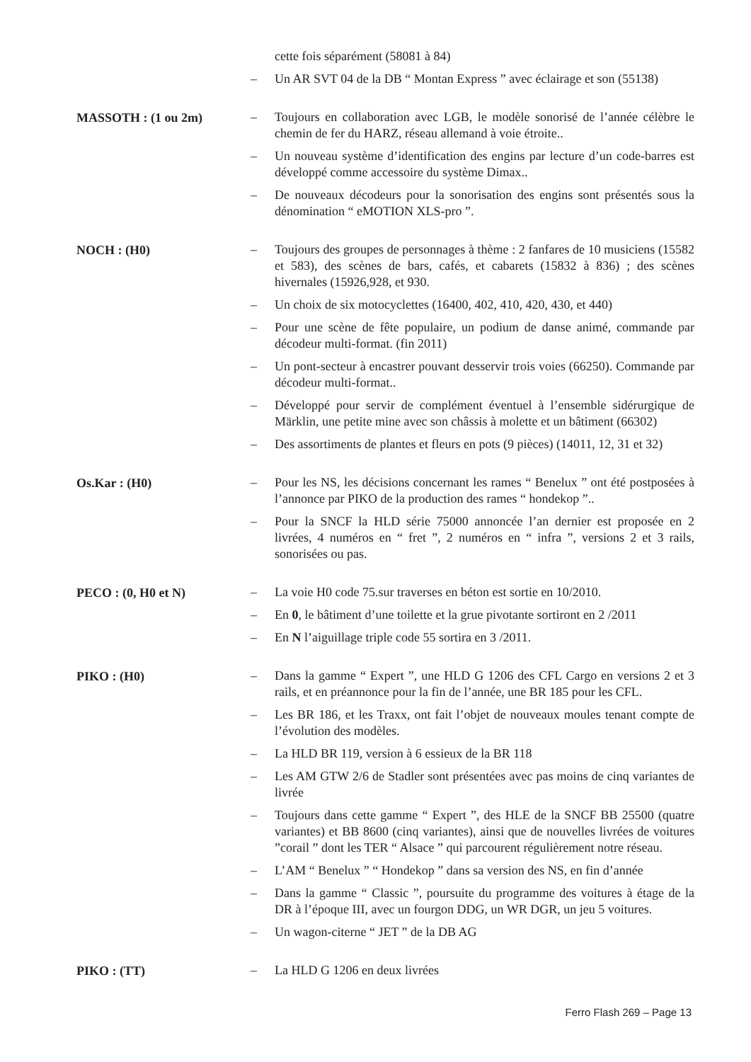cette fois séparément (58081 à 84)
– Un AR SVT 04 de la DB “ Montan Express ” avec éclairage et son (55138)
MASSOTH : (1 ou 2m)
– Toujours en collaboration avec LGB, le modèle sonorisé de l’année célèbre le chemin de fer du HARZ, réseau allemand à voie étroite..
– Un nouveau système d’identification des engins par lecture d’un code-barres est développé comme accessoire du système Dimax..
– De nouveaux décodeurs pour la sonorisation des engins sont présentés sous la dénomination “ eMOTION XLS-pro ”.
NOCH : (H0)
– Toujours des groupes de personnages à thème : 2 fanfares de 10 musiciens (15582 et 583), des scènes de bars, cafés, et cabarets (15832 à 836) ; des scènes hivernales (15926,928, et 930.
– Un choix de six motocyclettes (16400, 402, 410, 420, 430, et 440)
– Pour une scène de fête populaire, un podium de danse animé, commande par décodeur multi-format. (fin 2011)
– Un pont-secteur à encastrer pouvant desservir trois voies (66250). Commande par décodeur multi-format..
– Développé pour servir de complément éventuel à l’ensemble sidérurgique de Märklin, une petite mine avec son châssis à molette et un bâtiment (66302)
– Des assortiments de plantes et fleurs en pots (9 pièces) (14011, 12, 31 et 32)
Os.Kar : (H0)
– Pour les NS, les décisions concernant les rames “ Benelux ” ont été postposées à l’annonce par PIKO de la production des rames “ hondekop ”..
– Pour la SNCF la HLD série 75000 annoncée l’an dernier est proposée en 2 livrées, 4 numéros en “ fret ”, 2 numéros en “ infra ”, versions 2 et 3 rails, sonorisées ou pas.
PECO : (0, H0 et N)
– La voie H0 code 75.sur traverses en béton est sortie en 10/2010.
– En 0, le bâtiment d’une toilette et la grue pivotante sortiront en 2 /2011
– En N l’aiguillage triple code 55 sortira en 3 /2011.
PIKO : (H0)
– Dans la gamme “ Expert ”, une HLD G 1206 des CFL Cargo en versions 2 et 3 rails, et en préannonce pour la fin de l’année, une BR 185 pour les CFL.
– Les BR 186, et les Traxx, ont fait l’objet de nouveaux moules tenant compte de l’évolution des modèles.
– La HLD BR 119, version à 6 essieux de la BR 118
– Les AM GTW 2/6 de Stadler sont présentées avec pas moins de cinq variantes de livrée
– Toujours dans cette gamme “ Expert ”, des HLE de la SNCF BB 25500 (quatre variantes) et BB 8600 (cinq variantes), ainsi que de nouvelles livrées de voitures ”corail ” dont les TER “ Alsace ” qui parcourent régulièrement notre réseau.
– L’AM “ Benelux ” “ Hondekop ” dans sa version des NS, en fin d’année
– Dans la gamme “ Classic ”, poursuite du programme des voitures à étage de la DR à l’époque III, avec un fourgon DDG, un WR DGR, un jeu 5 voitures.
– Un wagon-citerne “ JET ” de la DB AG
PIKO : (TT)
– La HLD G 1206 en deux livrées
Ferro Flash 269 – Page 13